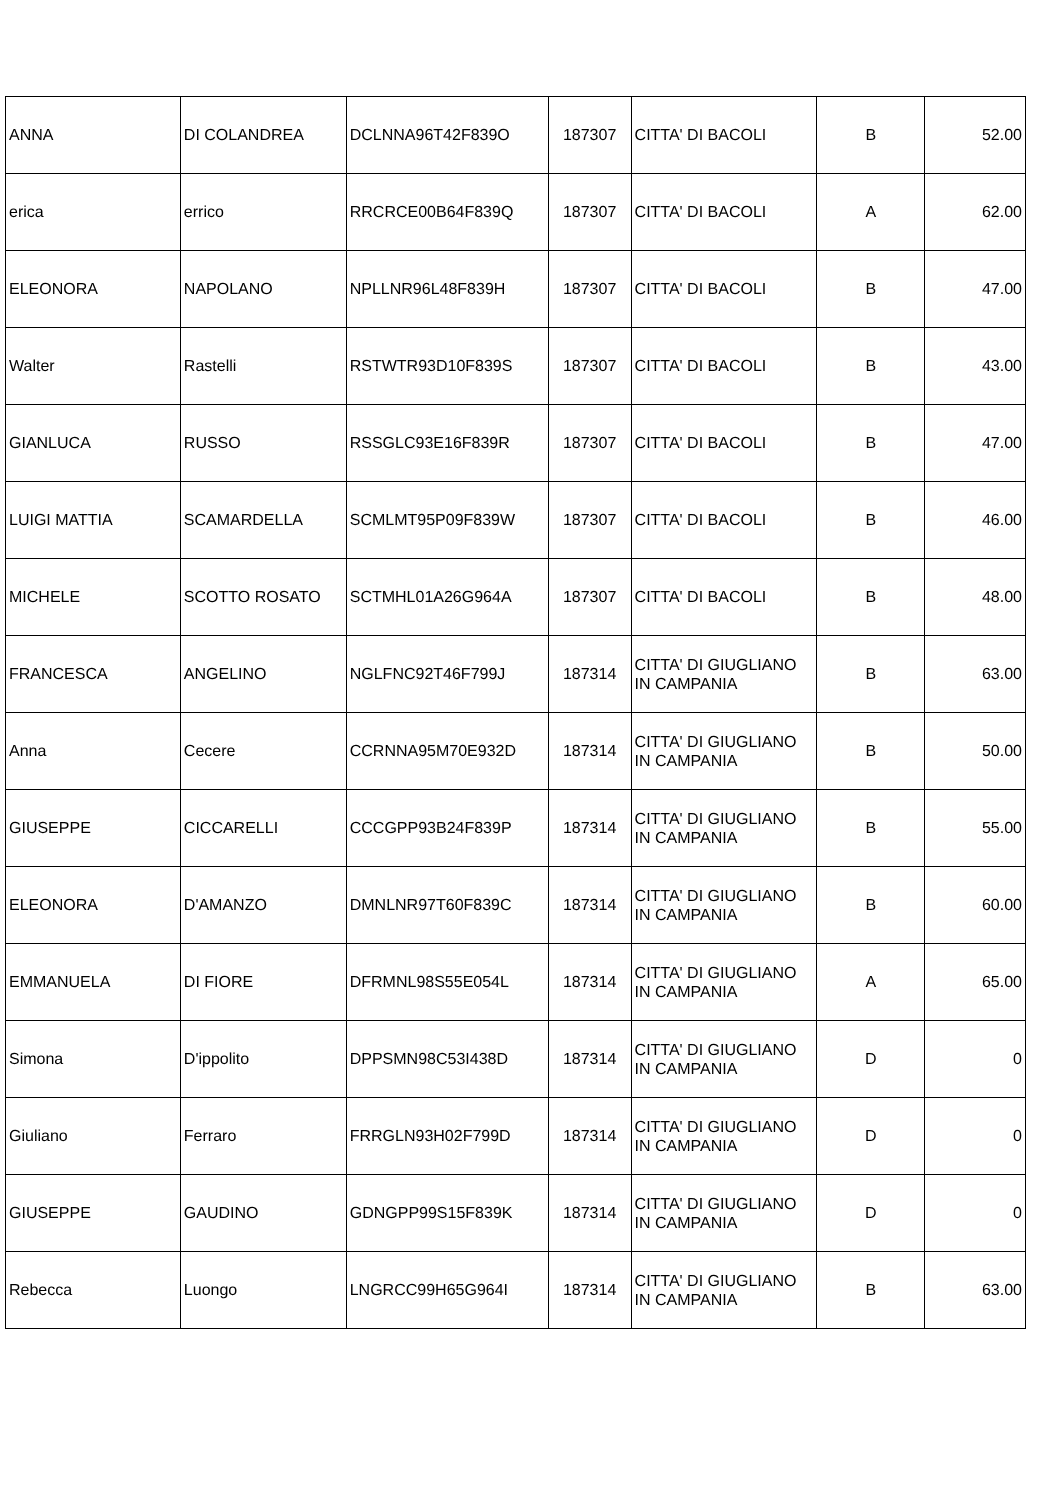| ANNA | DI COLANDREA | DCLNNA96T42F839O | 187307 | CITTA' DI BACOLI | B | 52.00 |
| erica | errico | RRCRCE00B64F839Q | 187307 | CITTA' DI BACOLI | A | 62.00 |
| ELEONORA | NAPOLANO | NPLLNR96L48F839H | 187307 | CITTA' DI BACOLI | B | 47.00 |
| Walter | Rastelli | RSTWTR93D10F839S | 187307 | CITTA' DI BACOLI | B | 43.00 |
| GIANLUCA | RUSSO | RSSGLC93E16F839R | 187307 | CITTA' DI BACOLI | B | 47.00 |
| LUIGI MATTIA | SCAMARDELLA | SCMLMT95P09F839W | 187307 | CITTA' DI BACOLI | B | 46.00 |
| MICHELE | SCOTTO ROSATO | SCTMHL01A26G964A | 187307 | CITTA' DI BACOLI | B | 48.00 |
| FRANCESCA | ANGELINO | NGLFNC92T46F799J | 187314 | CITTA' DI GIUGLIANO IN CAMPANIA | B | 63.00 |
| Anna | Cecere | CCRNNA95M70E932D | 187314 | CITTA' DI GIUGLIANO IN CAMPANIA | B | 50.00 |
| GIUSEPPE | CICCARELLI | CCCGPP93B24F839P | 187314 | CITTA' DI GIUGLIANO IN CAMPANIA | B | 55.00 |
| ELEONORA | D'AMANZO | DMNLNR97T60F839C | 187314 | CITTA' DI GIUGLIANO IN CAMPANIA | B | 60.00 |
| EMMANUELA | DI FIORE | DFRMNL98S55E054L | 187314 | CITTA' DI GIUGLIANO IN CAMPANIA | A | 65.00 |
| Simona | D'ippolito | DPPSMN98C53I438D | 187314 | CITTA' DI GIUGLIANO IN CAMPANIA | D | 0 |
| Giuliano | Ferraro | FRRGLN93H02F799D | 187314 | CITTA' DI GIUGLIANO IN CAMPANIA | D | 0 |
| GIUSEPPE | GAUDINO | GDNGPP99S15F839K | 187314 | CITTA' DI GIUGLIANO IN CAMPANIA | D | 0 |
| Rebecca | Luongo | LNGRCC99H65G964I | 187314 | CITTA' DI GIUGLIANO IN CAMPANIA | B | 63.00 |